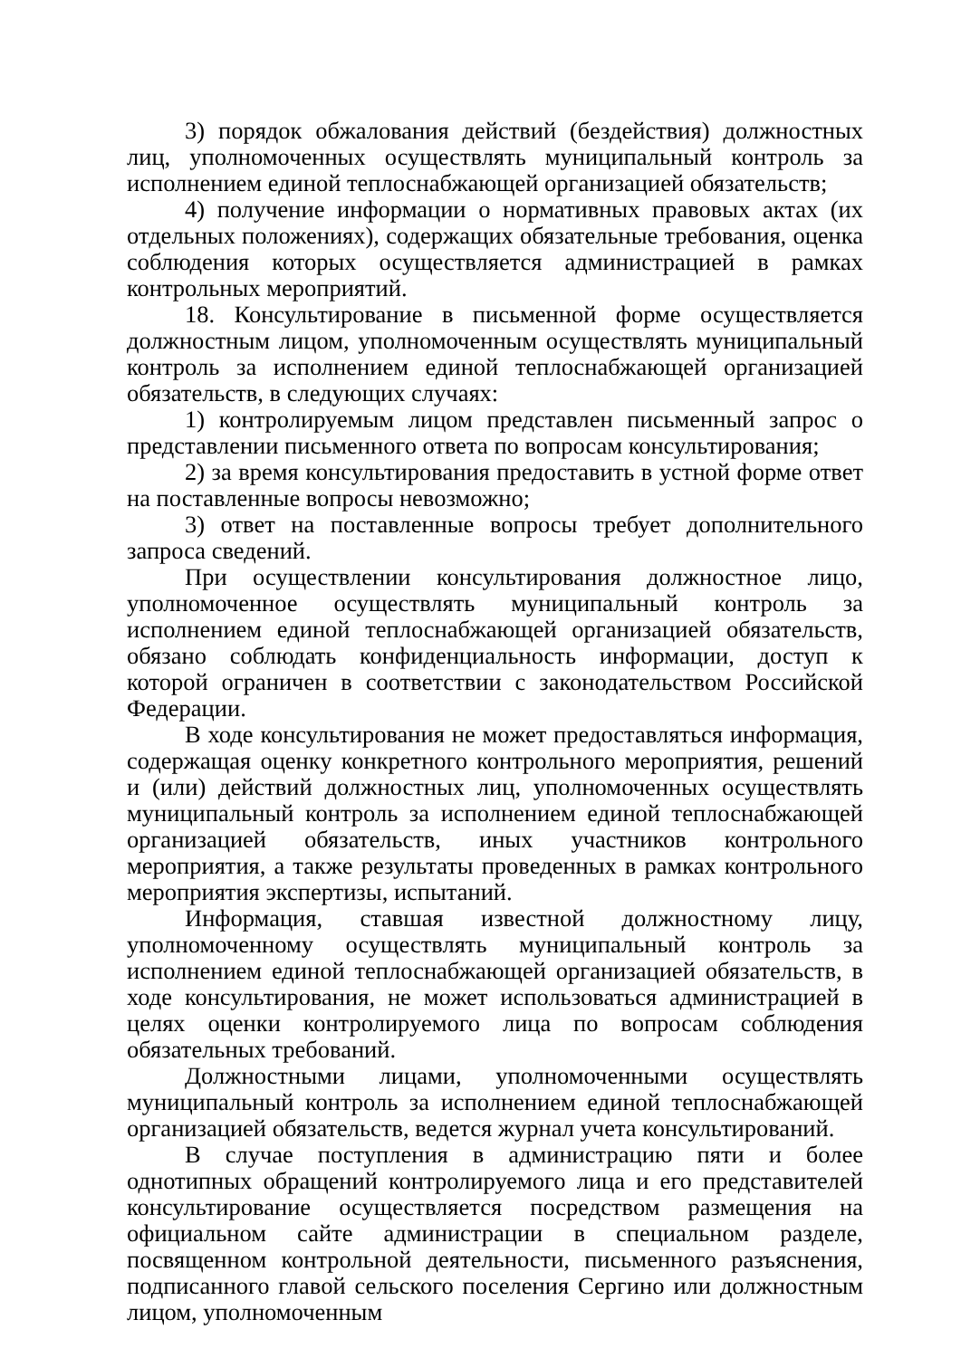3) порядок обжалования действий (бездействия) должностных лиц, уполномоченных осуществлять муниципальный контроль за исполнением единой теплоснабжающей организацией обязательств;
4) получение информации о нормативных правовых актах (их отдельных положениях), содержащих обязательные требования, оценка соблюдения которых осуществляется администрацией в рамках контрольных мероприятий.
18. Консультирование в письменной форме осуществляется должностным лицом, уполномоченным осуществлять муниципальный контроль за исполнением единой теплоснабжающей организацией обязательств, в следующих случаях:
1) контролируемым лицом представлен письменный запрос о представлении письменного ответа по вопросам консультирования;
2) за время консультирования предоставить в устной форме ответ на поставленные вопросы невозможно;
3) ответ на поставленные вопросы требует дополнительного запроса сведений.
При осуществлении консультирования должностное лицо, уполномоченное осуществлять муниципальный контроль за исполнением единой теплоснабжающей организацией обязательств, обязано соблюдать конфиденциальность информации, доступ к которой ограничен в соответствии с законодательством Российской Федерации.
В ходе консультирования не может предоставляться информация, содержащая оценку конкретного контрольного мероприятия, решений и (или) действий должностных лиц, уполномоченных осуществлять муниципальный контроль за исполнением единой теплоснабжающей организацией обязательств, иных участников контрольного мероприятия, а также результаты проведенных в рамках контрольного мероприятия экспертизы, испытаний.
Информация, ставшая известной должностному лицу, уполномоченному осуществлять муниципальный контроль за исполнением единой теплоснабжающей организацией обязательств, в ходе консультирования, не может использоваться администрацией в целях оценки контролируемого лица по вопросам соблюдения обязательных требований.
Должностными лицами, уполномоченными осуществлять муниципальный контроль за исполнением единой теплоснабжающей организацией обязательств, ведется журнал учета консультирований.
В случае поступления в администрацию пяти и более однотипных обращений контролируемого лица и его представителей консультирование осуществляется посредством размещения на официальном сайте администрации в специальном разделе, посвященном контрольной деятельности, письменного разъяснения, подписанного главой сельского поселения Сергино или должностным лицом, уполномоченным